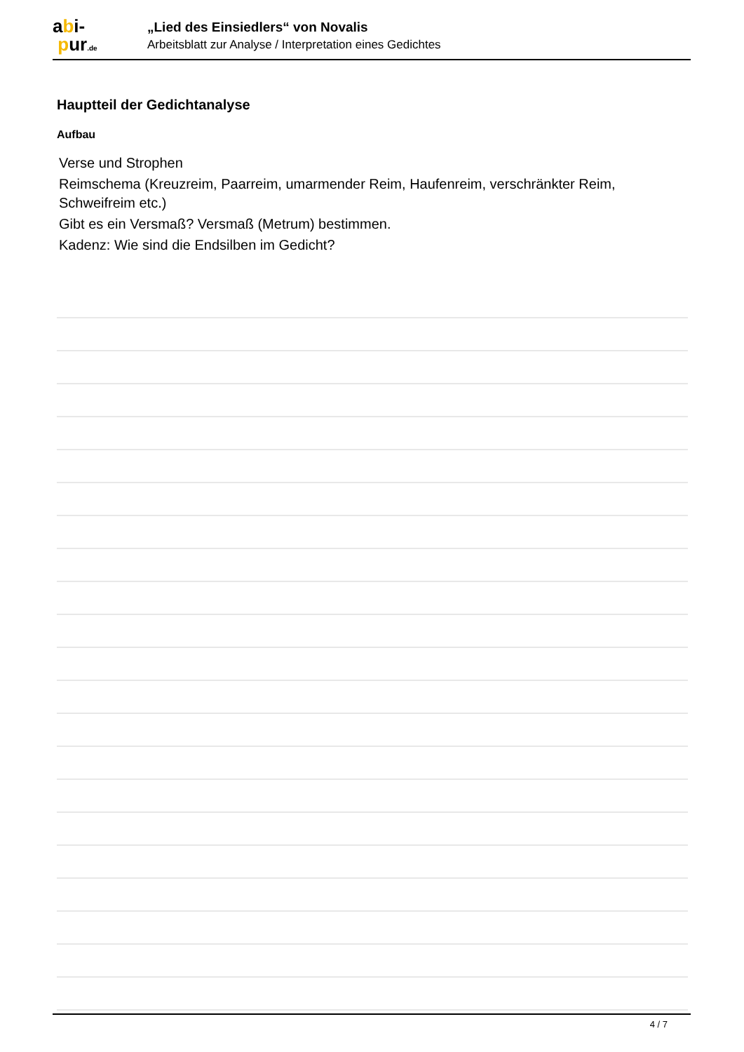abi-
pur.de
„Lied des Einsiedlers“ von Novalis
Arbeitsblatt zur Analyse / Interpretation eines Gedichtes
Hauptteil der Gedichtanalyse
Aufbau
Verse und Strophen
Reimschema (Kreuzreim, Paarreim, umarmender Reim, Haufenreim, verschränkter Reim, Schweifreim etc.)
Gibt es ein Versmaß? Versmaß (Metrum) bestimmen.
Kadenz: Wie sind die Endsilben im Gedicht?
4 / 7